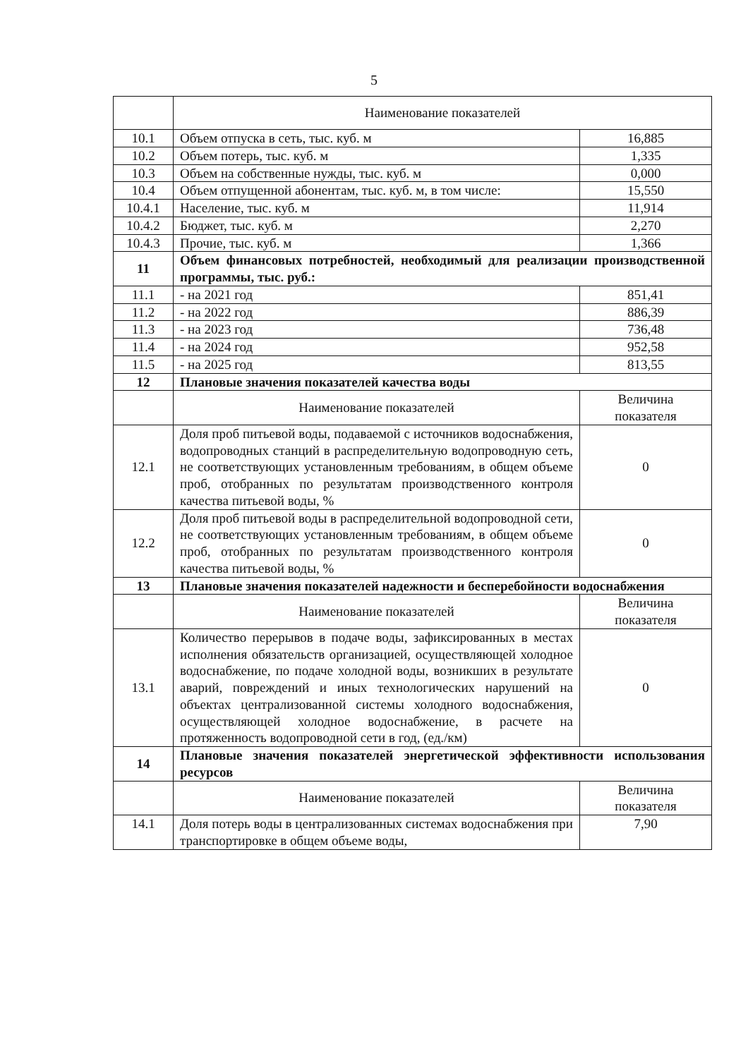5
| | Наименование показателей | |
| 10.1 | Объем отпуска в сеть, тыс. куб. м | 16,885 |
| 10.2 | Объем потерь, тыс. куб. м | 1,335 |
| 10.3 | Объем на собственные нужды, тыс. куб. м | 0,000 |
| 10.4 | Объем отпущенной абонентам, тыс. куб. м, в том числе: | 15,550 |
| 10.4.1 | Население, тыс. куб. м | 11,914 |
| 10.4.2 | Бюджет, тыс. куб. м | 2,270 |
| 10.4.3 | Прочие, тыс. куб. м | 1,366 |
| 11 | Объем финансовых потребностей, необходимый для реализации производственной программы, тыс. руб.: | |
| 11.1 | - на 2021 год | 851,41 |
| 11.2 | - на 2022 год | 886,39 |
| 11.3 | - на 2023 год | 736,48 |
| 11.4 | - на 2024 год | 952,58 |
| 11.5 | - на 2025 год | 813,55 |
| 12 | Плановые значения показателей качества воды | |
| | Наименование показателей | Величина показателя |
| 12.1 | Доля проб питьевой воды, подаваемой с источников водоснабжения, водопроводных станций в распределительную водопроводную сеть, не соответствующих установленным требованиям, в общем объеме проб, отобранных по результатам производственного контроля качества питьевой воды, % | 0 |
| 12.2 | Доля проб питьевой воды в распределительной водопроводной сети, не соответствующих установленным требованиям, в общем объеме проб, отобранных по результатам производственного контроля качества питьевой воды, % | 0 |
| 13 | Плановые значения показателей надежности и бесперебойности водоснабжения | |
| | Наименование показателей | Величина показателя |
| 13.1 | Количество перерывов в подаче воды, зафиксированных в местах исполнения обязательств организацией, осуществляющей холодное водоснабжение, по подаче холодной воды, возникших в результате аварий, повреждений и иных технологических нарушений на объектах централизованной системы холодного водоснабжения, осуществляющей холодное водоснабжение, в расчете на протяженность водопроводной сети в год, (ед./км) | 0 |
| 14 | Плановые значения показателей энергетической эффективности использования ресурсов | |
| | Наименование показателей | Величина показателя |
| 14.1 | Доля потерь воды в централизованных системах водоснабжения при транспортировке в общем объеме воды, | 7,90 |